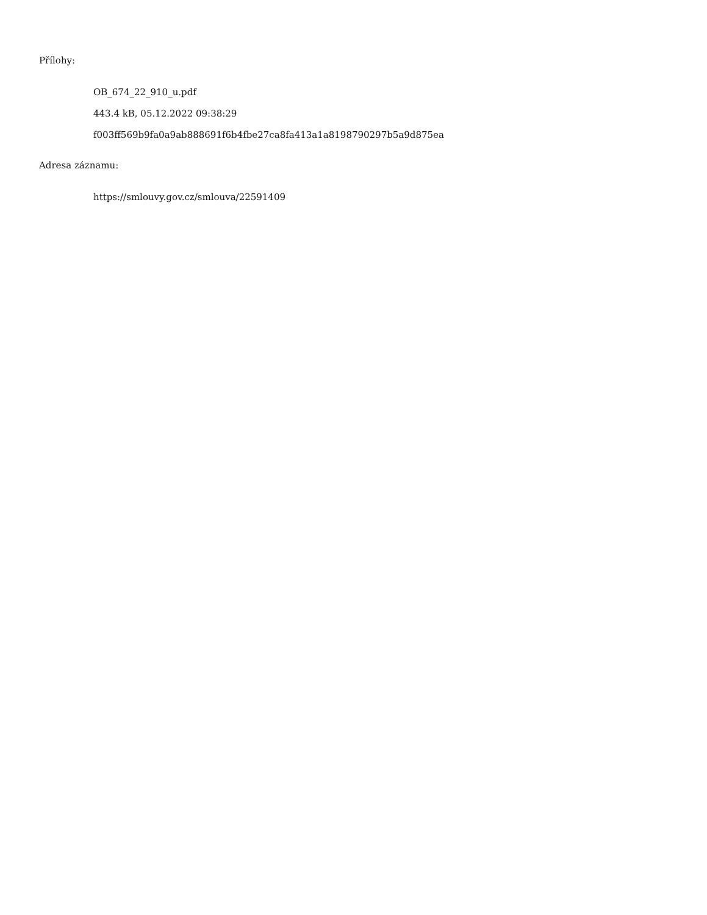Přílohy:
OB_674_22_910_u.pdf
443.4 kB, 05.12.2022 09:38:29
f003ff569b9fa0a9ab888691f6b4fbe27ca8fa413a1a8198790297b5a9d875ea
Adresa záznamu:
https://smlouvy.gov.cz/smlouva/22591409